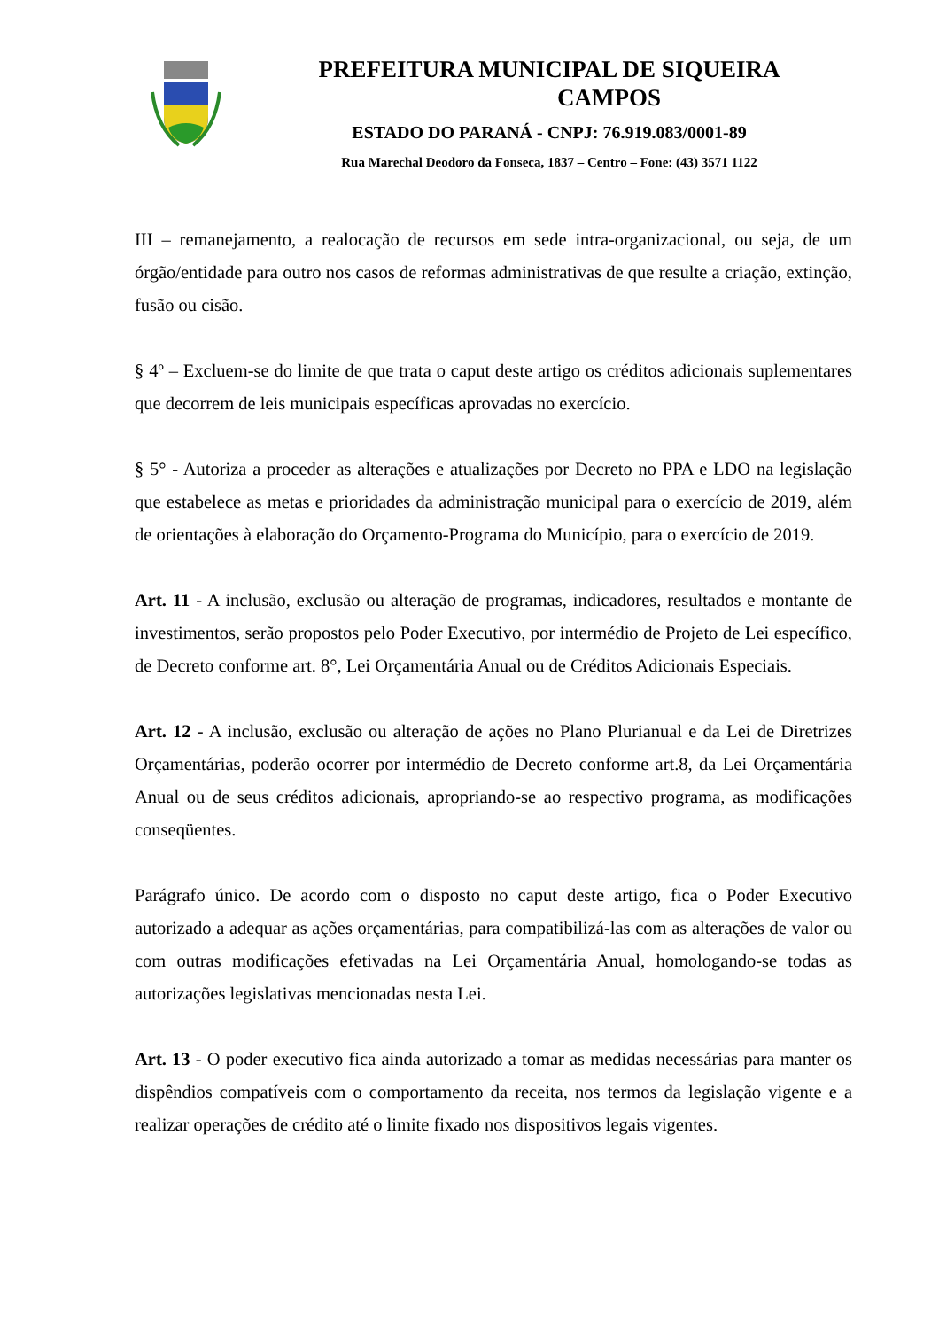PREFEITURA MUNICIPAL DE SIQUEIRA
CAMPOS
ESTADO DO PARANÁ - CNPJ: 76.919.083/0001-89
Rua Marechal Deodoro da Fonseca, 1837 – Centro – Fone: (43) 3571 1122
III – remanejamento, a realocação de recursos em sede intra-organizacional, ou seja, de um órgão/entidade para outro nos casos de reformas administrativas de que resulte a criação, extinção, fusão ou cisão.
§ 4º – Excluem-se do limite de que trata o caput deste artigo os créditos adicionais suplementares que decorrem de leis municipais específicas aprovadas no exercício.
§ 5° - Autoriza a proceder as alterações e atualizações por Decreto no PPA e LDO na legislação que estabelece as metas e prioridades da administração municipal para o exercício de 2019, além de orientações à elaboração do Orçamento-Programa do Município, para o exercício de 2019.
Art. 11 - A inclusão, exclusão ou alteração de programas, indicadores, resultados e montante de investimentos, serão propostos pelo Poder Executivo, por intermédio de Projeto de Lei específico, de Decreto conforme art. 8°, Lei Orçamentária Anual ou de Créditos Adicionais Especiais.
Art. 12 - A inclusão, exclusão ou alteração de ações no Plano Plurianual e da Lei de Diretrizes Orçamentárias, poderão ocorrer por intermédio de Decreto conforme art.8, da Lei Orçamentária Anual ou de seus créditos adicionais, apropriando-se ao respectivo programa, as modificações conseqüentes.
Parágrafo único. De acordo com o disposto no caput deste artigo, fica o Poder Executivo autorizado a adequar as ações orçamentárias, para compatibilizá-las com as alterações de valor ou com outras modificações efetivadas na Lei Orçamentária Anual, homologando-se todas as autorizações legislativas mencionadas nesta Lei.
Art. 13 - O poder executivo fica ainda autorizado a tomar as medidas necessárias para manter os dispêndios compatíveis com o comportamento da receita, nos termos da legislação vigente e a realizar operações de crédito até o limite fixado nos dispositivos legais vigentes.